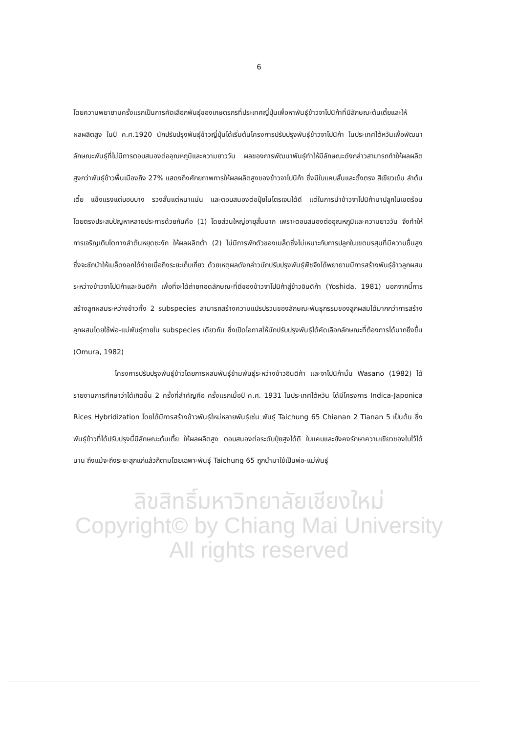6
โดยความพยายามครั้งแรกเป็นการคัดเลือกพันธุ์ของเกษตรกรที่ประเทศญี่ปุ่นเพื่อหาพันธุ์ข้าวจาโปนิก้าที่มีลักษณะต้นเตี้ยและให้ผลผลิตสูง ในปี ค.ศ.1920 นักปรับปรุงพันธุ์ข้าวญี่ปุ่นได้เริ่มต้นโครงการปรับปรุงพันธุ์ข้าวจาโปนิก้า ในประเทศไต้หวันเพื่อพัฒนาลักษณะพันธุ์ที่ไม่มีการตอบสนองต่ออุณหภูมิและความยาววัน ผลของการพัฒนาพันธุ์ทำให้มีลักษณะดังกล่าวสามารถทำให้ผลผลิตสูงกว่าพันธุ์ข้าวพื้นเมืองถึง 27% แสดงถึงศักยภาพการให้ผลผลิตสูงของข้าวจาโปนิก้า ซึ่งมีใบแคบสั้นและตั้งตรง สีเขียวเข้ม ลำต้นเตี้ย แข็งแรงแต่บอบบาง รวงสั้นแต่หนาแน่น และตอบสนองต่อปุ๋ยไนโตรเจนได้ดี แต่ในการนำข้าวจาโปนิก้ามาปลูกในเขตร้อนโดยตรงประสบปัญหาหลายประการด้วยกันคือ (1) โดยส่วนใหญ่อายุสั้นมาก เพราะตอบสนองต่ออุณหภูมิและความยาววัน จึงทำให้การเจริญเติบโตทางลำต้นหยุดชะงัก ให้ผลผลิตต่ำ (2) ไม่มีการพักตัวของเมล็ดซึ่งไม่เหมาะกับการปลูกในเขตมรสุมที่มีความชื้นสูง ซึ่งจะชักนำให้เมล็ดงอกได้ง่ายเมื่อถึงระยะเก็บเกี่ยว ด้วยเหตุผลดังกล่าวนักปรับปรุงพันธุ์พืชจึงได้พยายามมีการสร้างพันธุ์ข้าวลูกผสมระหว่างข้าวจาโปนิก้าและอินดิก้า เพื่อที่จะได้ถ่ายทอดลักษณะที่ดีของข้าวจาโปนิก้าสู่ข้าวอินดิก้า (Yoshida, 1981) นอกจากนี้การสร้างลูกผสมระหว่างข้าวทั้ง 2 subspecies สามารถสร้างความแปรปรวนของลักษณะพันธุกรรมของลูกผสมได้มากกว่าการสร้างลูกผสมโดยใช้พ่อ-แม่พันธุ์ภายใน subspecies เดียวกัน ซึ่งเปิดโอกาสให้นักปรับปรุงพันธุ์ได้คัดเลือกลักษณะที่ต้องการได้มากยิ่งขึ้น (Omura, 1982)
โครงการปรับปรุงพันธุ์ข้าวโดยการผสมพันธุ์ข้ามพันธุ์ระหว่างข้าวอินดิก้า และจาโปนิก้านั้น Wasano (1982) ได้รายงานการศึกษาว่าได้เกิดขึ้น 2 ครั้งที่สำคัญคือ ครั้งแรกเมื่อปี ค.ศ. 1931 ในประเทศไต้หวัน ได้มีโครงการ Indica-Japonica Rices Hybridization โดยได้มีการสร้างข้าวพันธุ์ใหม่หลายพันธุ์เช่น พันธุ์ Taichung 65 Chianan 2 Tianan 5 เป็นต้น ซึ่งพันธุ์ข้าวที่ได้ปรับปรุงนี้มีลักษณะต้นเตี้ย ให้ผลผลิตสูง ตอบสนองต่อระดับปุ๋ยสูงได้ดี ใบแคบและยังคงรักษาความเขียวของใบไว้ได้นาน ถึงแม้จะถึงระยะสุกแก่แล้วก็ตามโดยเฉพาะพันธุ์ Taichung 65 ถูกนำมาใช้เป็นพ่อ-แม่พันธุ์
ลิขสิทธิ์มหาวิทยาลัยเชียงใหม่
Copyright© by Chiang Mai University
All rights reserved